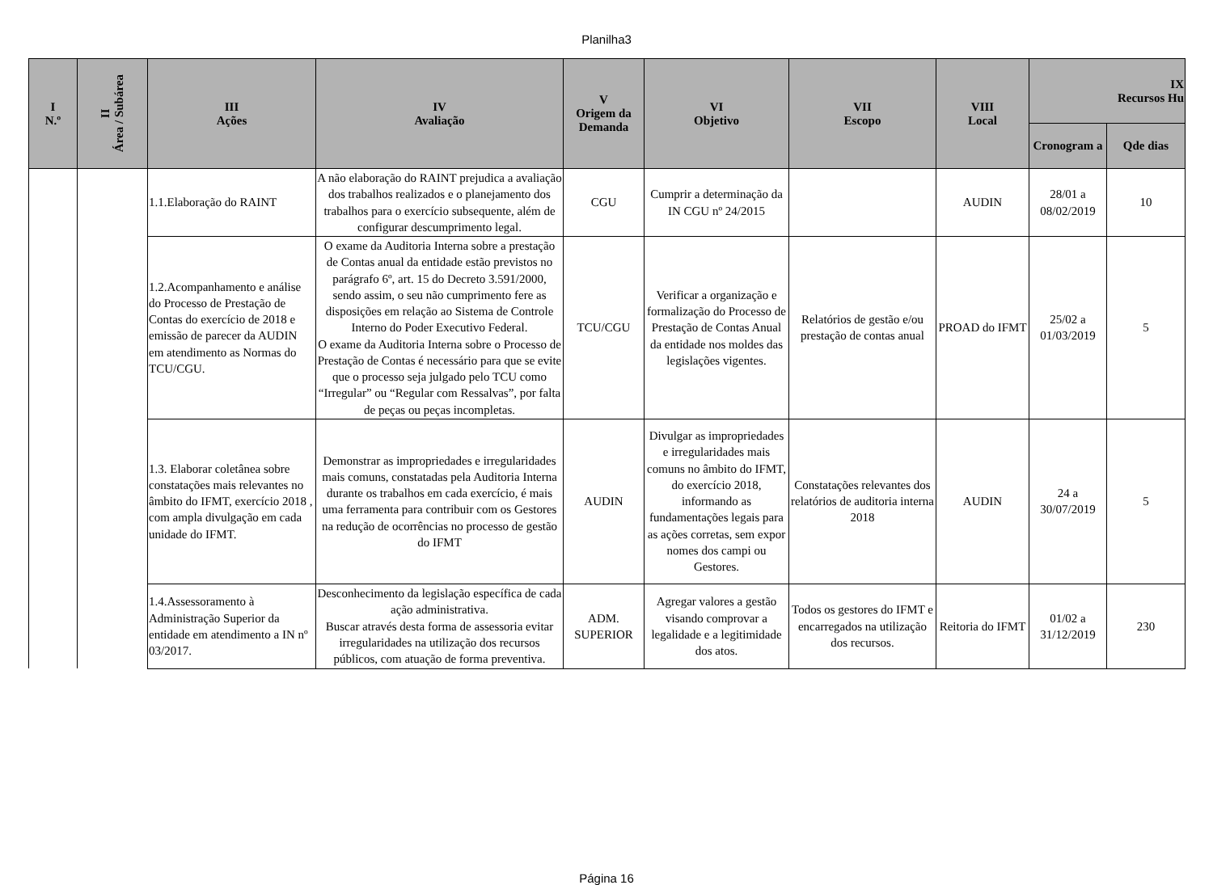Planilha3
| I N.º | II Área / Subárea | III Ações | IV Avaliação | V Origem da Demanda | VI Objetivo | VII Escopo | VIII Local | IX Recursos Hu | |
| --- | --- | --- | --- | --- | --- | --- | --- | --- | --- |
| | | | | | | | | Cronogram a | Qde dias |
| | | 1.1.Elaboração do RAINT | A não elaboração do RAINT prejudica a avaliação dos trabalhos realizados e o planejamento dos trabalhos para o exercício subsequente, além de configurar descumprimento legal. | CGU | Cumprir a determinação da IN CGU nº 24/2015 | | AUDIN | 28/01 a 08/02/2019 | 10 |
| | | 1.2.Acompanhamento e análise do Processo de Prestação de Contas do exercício de 2018 e emissão de parecer da AUDIN em atendimento as Normas do TCU/CGU. | O exame da Auditoria Interna sobre a prestação de Contas anual da entidade estão previstos no parágrafo 6º, art. 15 do Decreto 3.591/2000, sendo assim, o seu não cumprimento fere as disposições em relação ao Sistema de Controle Interno do Poder Executivo Federal. O exame da Auditoria Interna sobre o Processo de Prestação de Contas é necessário para que se evite que o processo seja julgado pelo TCU como “Irregular” ou “Regular com Ressalvas”, por falta de peças ou peças incompletas. | TCU/CGU | Verificar a organização e formalização do Processo de Prestação de Contas Anual da entidade nos moldes das legislações vigentes. | Relatórios de gestão e/ou prestação de contas anual | PROAD do IFMT | 25/02 a 01/03/2019 | 5 |
| | | 1.3. Elaborar coletânea sobre constatações mais relevantes no âmbito do IFMT, exercício 2018 , com ampla divulgação em cada unidade do IFMT. | Demonstrar as impropriedades e irregularidades mais comuns, constatadas pela Auditoria Interna durante os trabalhos em cada exercício, é mais uma ferramenta para contribuir com os Gestores na redução de ocorrências no processo de gestão do IFMT | AUDIN | Divulgar as impropriedades e irregularidades mais comuns no âmbito do IFMT, do exercício 2018, informando as fundamentações legais para as ações corretas, sem expor nomes dos campi ou Gestores. | Constatações relevantes dos relatórios de auditoria interna 2018 | AUDIN | 24 a 30/07/2019 | 5 |
| | | 1.4.Assessoramento à Administração Superior da entidade em atendimento a IN nº 03/2017. | Desconhecimento da legislação específica de cada ação administrativa. Buscar através desta forma de assessoria evitar irregularidades na utilização dos recursos públicos, com atuação de forma preventiva. | ADM. SUPERIOR | Agregar valores a gestão visando comprovar a legalidade e a legitimidade dos atos. | Todos os gestores do IFMT e encarregados na utilização dos recursos. | Reitoria do IFMT | 01/02 a 31/12/2019 | 230 |
Página 16